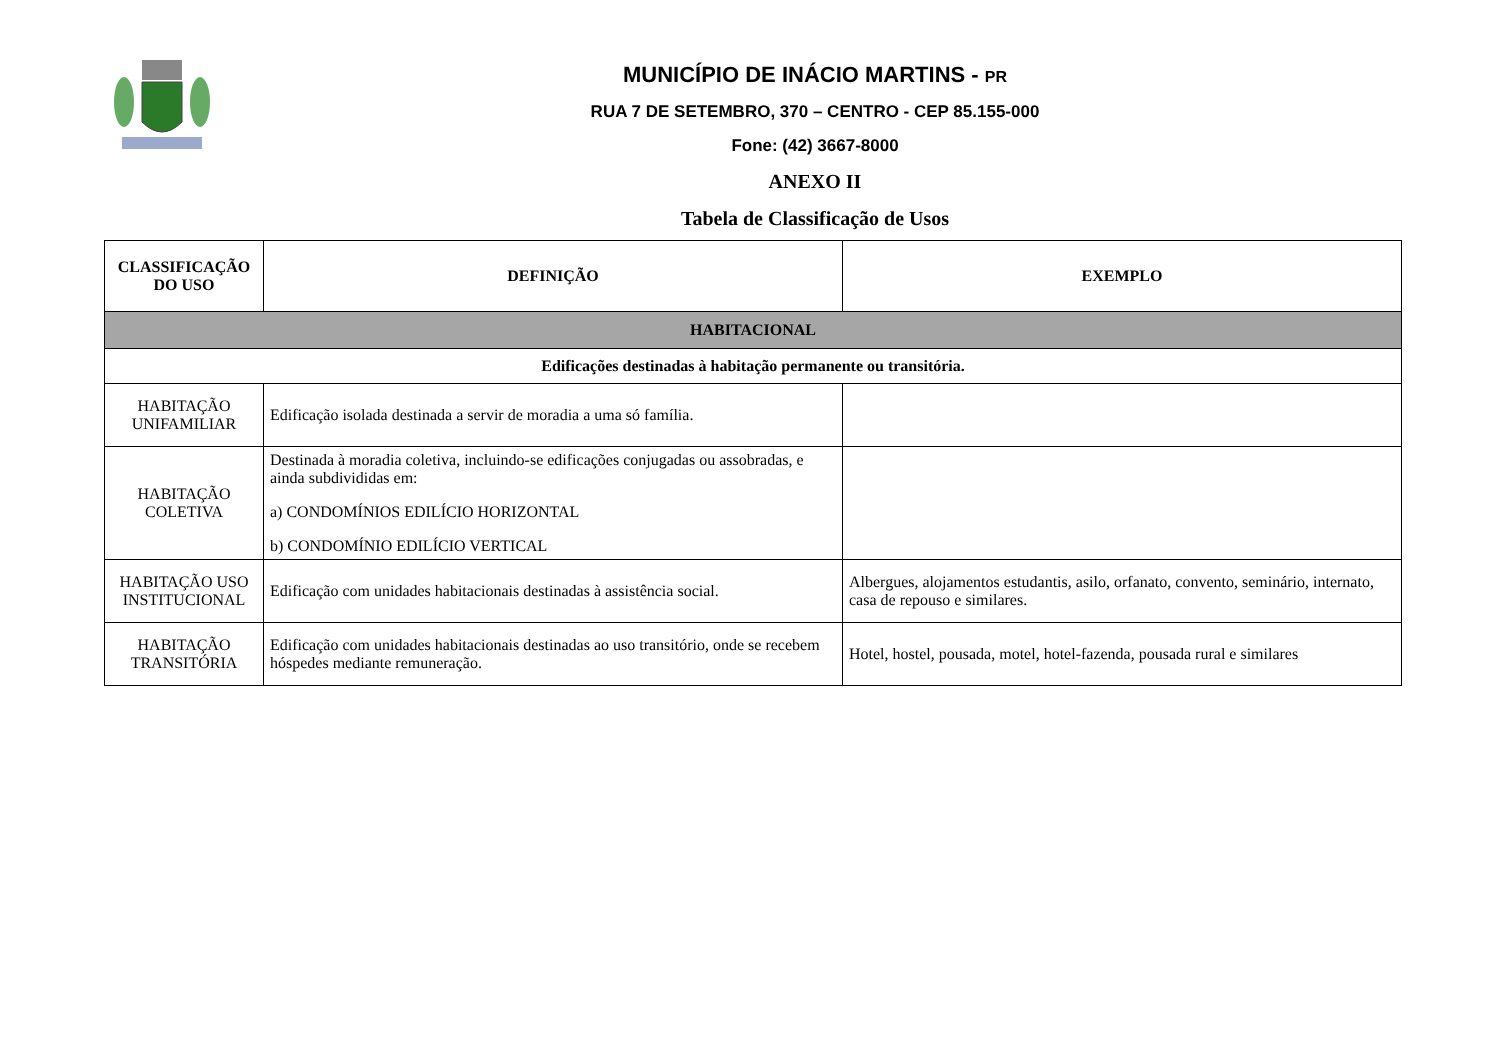MUNICÍPIO DE INÁCIO MARTINS - PR
RUA 7 DE SETEMBRO, 370 – CENTRO - CEP 85.155-000
Fone: (42) 3667-8000
ANEXO II
Tabela de Classificação de Usos
| CLASSIFICAÇÃO DO USO | DEFINIÇÃO | EXEMPLO |
| --- | --- | --- |
| HABITACIONAL | | |
| Edificações destinadas à habitação permanente ou transitória. | | |
| HABITAÇÃO UNIFAMILIAR | Edificação isolada destinada a servir de moradia a uma só família. | |
| HABITAÇÃO COLETIVA | Destinada à moradia coletiva, incluindo-se edificações conjugadas ou assobradas, e ainda subdivididas em: a) CONDOMÍNIOS EDILÍCIO HORIZONTAL b) CONDOMÍNIO EDILÍCIO VERTICAL | |
| HABITAÇÃO USO INSTITUCIONAL | Edificação com unidades habitacionais destinadas à assistência social. | Albergues, alojamentos estudantis, asilo, orfanato, convento, seminário, internato, casa de repouso e similares. |
| HABITAÇÃO TRANSITÓRIA | Edificação com unidades habitacionais destinadas ao uso transitório, onde se recebem hóspedes mediante remuneração. | Hotel, hostel, pousada, motel, hotel-fazenda, pousada rural e similares |